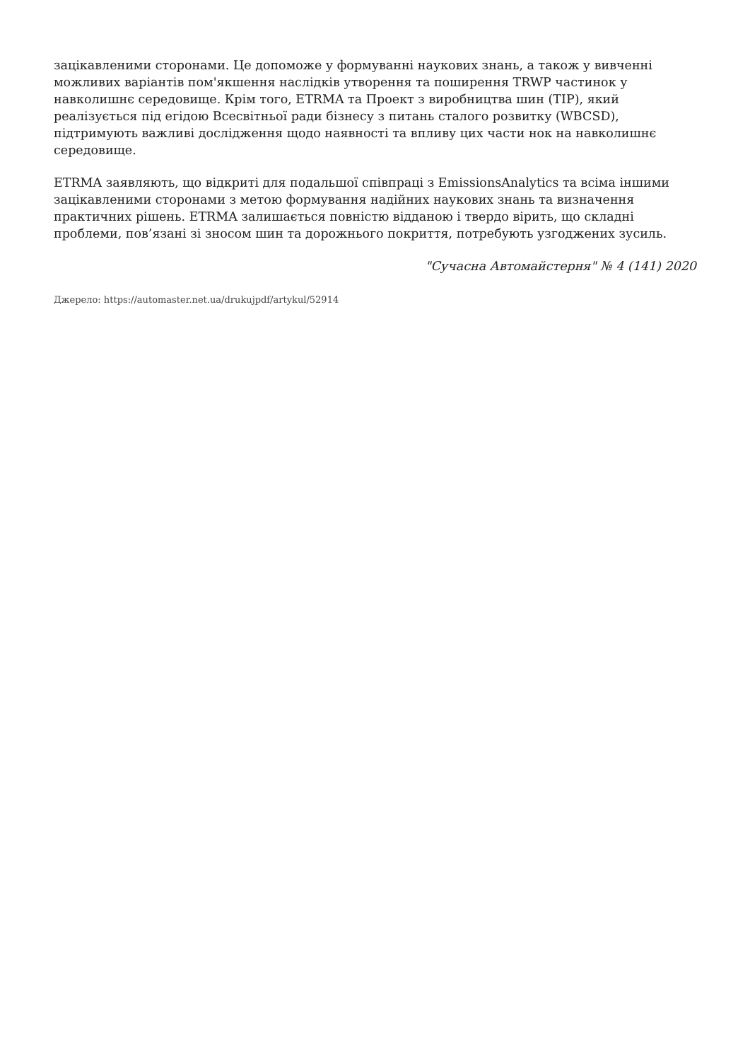зацікавленими сторонами. Це допоможе у формуванні наукових знань, а також у вивченні можливих варіантів пом'якшення наслідків утворення та поширення TRWP частинок у навколишнє середовище. Крім того, ETRMA та Проект з виробництва шин (TIP), який реалізується під егідою Всесвітньої ради бізнесу з питань сталого розвитку (WBCSD), підтримують важливі дослідження щодо наявності та впливу цих части нок на навколишнє середовище.
ETRMA заявляють, що відкриті для подальшої співпраці з EmissionsAnalytics та всіма іншими зацікавленими сторонами з метою формування надійних наукових знань та визначення практичних рішень. ETRMA залишається повністю відданою і твердо вірить, що складні проблеми, пов’язані зі зносом шин та дорожнього покриття, потребують узгоджених зусиль.
"Сучасна Автомайстерня" № 4 (141) 2020
Джерело: https://automaster.net.ua/drukujpdf/artykul/52914